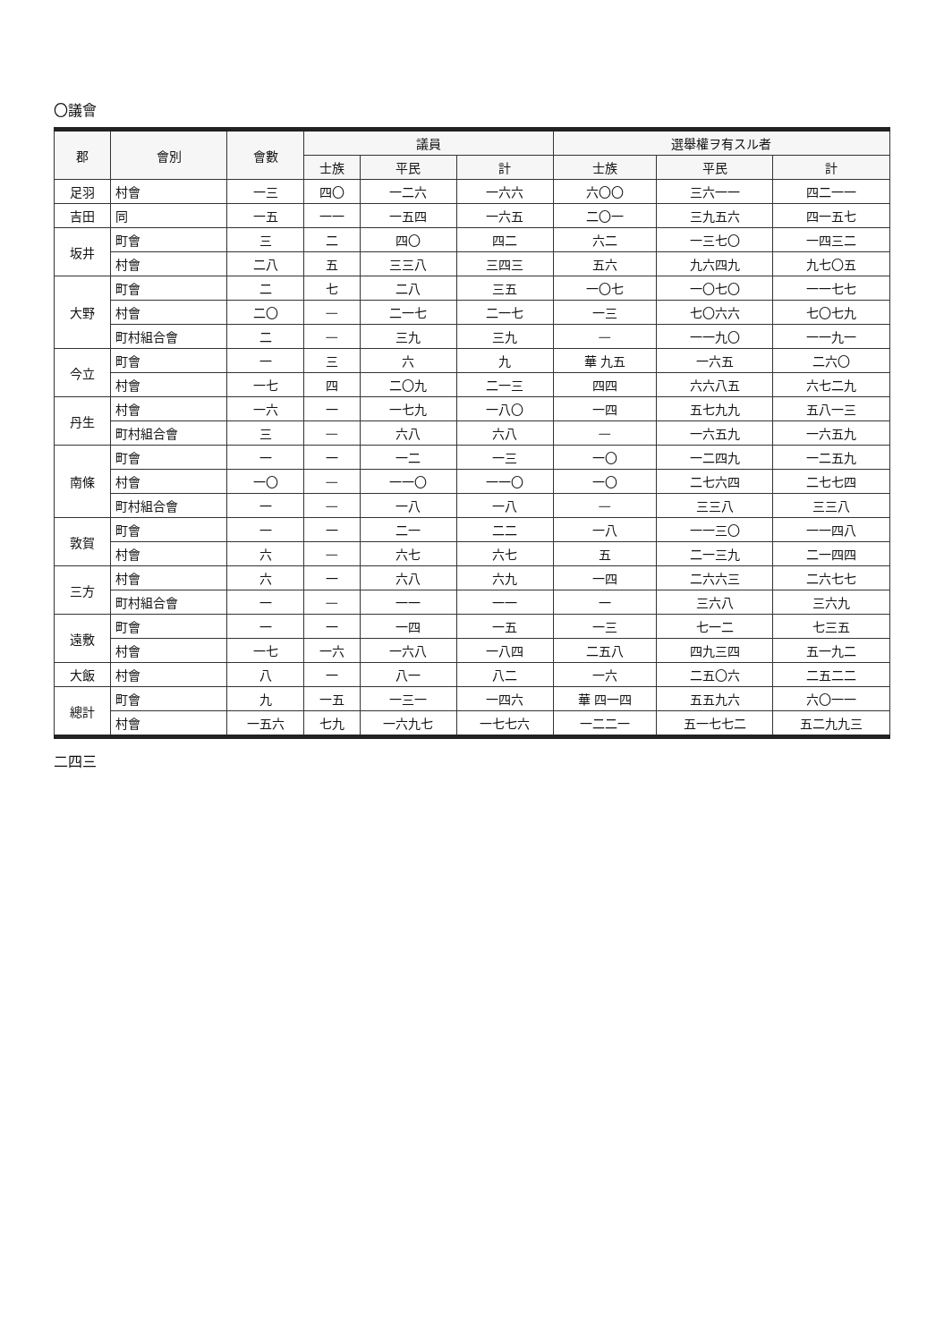〇議會
| 郡 | 會別 | 會數 | 議員 | | | 選舉權ヲ有スル者 | | |
| --- | --- | --- | --- | --- | --- | --- | --- | --- |
| | | | 士族 | 平民 | 計 | 士族 | 平民 | 計 |
| 足羽 | 村會 | 一三 | 四〇 | 一二六 | 一六六 | 六〇〇 | 三六一一 | 四二一一 |
| 吉田 | 同 | 一五 | 一一 | 一五四 | 一六五 | 二〇一 | 三九五六 | 四一五七 |
| 坂井 | 町會 | 三 | 二 | 四〇 | 四二 | 六二 | 一三七〇 | 一四三二 |
| | 村會 | 二八 | 五 | 三三八 | 三四三 | 五六 | 九六四九 | 九七〇五 |
| 大野 | 町會 | 二 | 七 | 二八 | 三五 | 一〇七 | 一〇七〇 | 一一七七 |
| | 村會 | 二〇 | — | 二一七 | 二一七 | 一三 | 七〇六六 | 七〇七九 |
| | 町村組合會 | 二 | — | 三九 | 三九 | — | 一一九〇 | 一一九一 |
| 今立 | 町會 | 一 | 三 | 六 | 九 | 華 九五 | 一六五 | 二六〇 |
| | 村會 | 一七 | 四 | 二〇九 | 二一三 | 四四 | 六六八五 | 六七二九 |
| 丹生 | 村會 | 一六 | 一 | 一七九 | 一八〇 | 一四 | 五七九九 | 五八一三 |
| | 町村組合會 | 三 | — | 六八 | 六八 | — | 一六五九 | 一六五九 |
| 南條 | 町會 | 一 | 一 | 一二 | 一三 | 一〇 | 一二四九 | 一二五九 |
| | 村會 | 一〇 | — | 一一〇 | 一一〇 | 一〇 | 二七六四 | 二七七四 |
| | 町村組合會 | 一 | — | 一八 | 一八 | — | 三三八 | 三三八 |
| 敦賀 | 町會 | 一 | 一 | 二一 | 二二 | 一八 | 一一三〇 | 一一四八 |
| | 村會 | 六 | — | 六七 | 六七 | 五 | 二一三九 | 二一四四 |
| 三方 | 村會 | 六 | 一 | 六八 | 六九 | 一四 | 二六六三 | 二六七七 |
| | 町村組合會 | 一 | — | 一一 | 一一 | 一 | 三六八 | 三六九 |
| 遠敷 | 町會 | 一 | 一 | 一四 | 一五 | 一三 | 七一二 | 七三五 |
| | 村會 | 一七 | 一六 | 一六八 | 一八四 | 二五八 | 四九三四 | 五一九二 |
| 大飯 | 村會 | 八 | 一 | 八一 | 八二 | 一六 | 二五〇六 | 二五二二 |
| 總計 | 町會 | 九 | 一五 | 一三一 | 一四六 | 華 四一四 | 五五九六 | 六〇一一 |
| | 村會 | 一五六 | 七九 | 一六九七 | 一七七六 | 一二二一 | 五一七七二 | 五二九九三 |
二四三